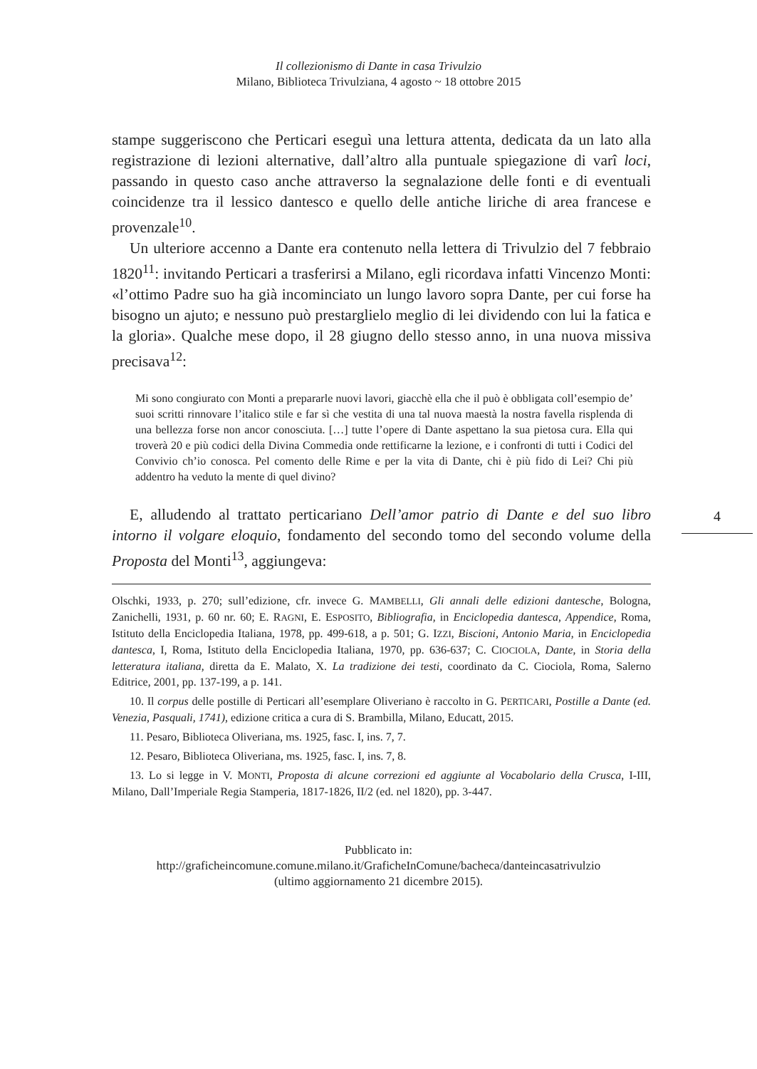Il collezionismo di Dante in casa Trivulzio
Milano, Biblioteca Trivulziana, 4 agosto ~ 18 ottobre 2015
stampe suggeriscono che Perticari eseguì una lettura attenta, dedicata da un lato alla registrazione di lezioni alternative, dall’altro alla puntuale spiegazione di varî loci, passando in questo caso anche attraverso la segnalazione delle fonti e di eventuali coincidenze tra il lessico dantesco e quello delle antiche liriche di area francese e provenzale<sup>10</sup>.
Un ulteriore accenno a Dante era contenuto nella lettera di Trivulzio del 7 febbraio 1820<sup>11</sup>: invitando Perticari a trasferirsi a Milano, egli ricordava infatti Vincenzo Monti: «l’ottimo Padre suo ha già incominciato un lungo lavoro sopra Dante, per cui forse ha bisogno un ajuto; e nessuno può prestarglielo meglio di lei dividendo con lui la fatica e la gloria». Qualche mese dopo, il 28 giugno dello stesso anno, in una nuova missiva precisava<sup>12</sup>:
Mi sono congiurato con Monti a prepararle nuovi lavori, giacchè ella che il può è obbligata coll’esempio de’ suoi scritti rinnovare l’italico stile e far sì che vestita di una tal nuova maestà la nostra favella risplenda di una bellezza forse non ancor conosciuta. […] tutte l’opere di Dante aspettano la sua pietosa cura. Ella qui troverà 20 e più codici della Divina Commedia onde rettificarne la lezione, e i confronti di tutti i Codici del Convivio ch’io conosca. Pel comento delle Rime e per la vita di Dante, chi è più fido di Lei? Chi più addentro ha veduto la mente di quel divino?
E, alludendo al trattato perticariano Dell’amor patrio di Dante e del suo libro intorno il volgare eloquio, fondamento del secondo tomo del secondo volume della Proposta del Monti<sup>13</sup>, aggiungeva:
Olschki, 1933, p. 270; sull’edizione, cfr. invece G. MAMBELLI, Gli annali delle edizioni dantesche, Bologna, Zanichelli, 1931, p. 60 nr. 60; E. RAGNI, E. ESPOSITO, Bibliografia, in Enciclopedia dantesca, Appendice, Roma, Istituto della Enciclopedia Italiana, 1978, pp. 499-618, a p. 501; G. IZZI, Biscioni, Antonio Maria, in Enciclopedia dantesca, I, Roma, Istituto della Enciclopedia Italiana, 1970, pp. 636-637; C. CIOCIOLA, Dante, in Storia della letteratura italiana, diretta da E. Malato, X. La tradizione dei testi, coordinato da C. Ciociola, Roma, Salerno Editrice, 2001, pp. 137-199, a p. 141.
10. Il corpus delle postille di Perticari all’esemplare Oliveriano è raccolto in G. PERTICARI, Postille a Dante (ed. Venezia, Pasquali, 1741), edizione critica a cura di S. Brambilla, Milano, Educatt, 2015.
11. Pesaro, Biblioteca Oliveriana, ms. 1925, fasc. I, ins. 7, 7.
12. Pesaro, Biblioteca Oliveriana, ms. 1925, fasc. I, ins. 7, 8.
13. Lo si legge in V. MONTI, Proposta di alcune correzioni ed aggiunte al Vocabolario della Crusca, I-III, Milano, Dall’Imperiale Regia Stamperia, 1817-1826, II/2 (ed. nel 1820), pp. 3-447.
4
Pubblicato in:
http://graficheincomune.comune.milano.it/GraficheInComune/bacheca/danteincasatrivulzio
(ultimo aggiornamento 21 dicembre 2015).